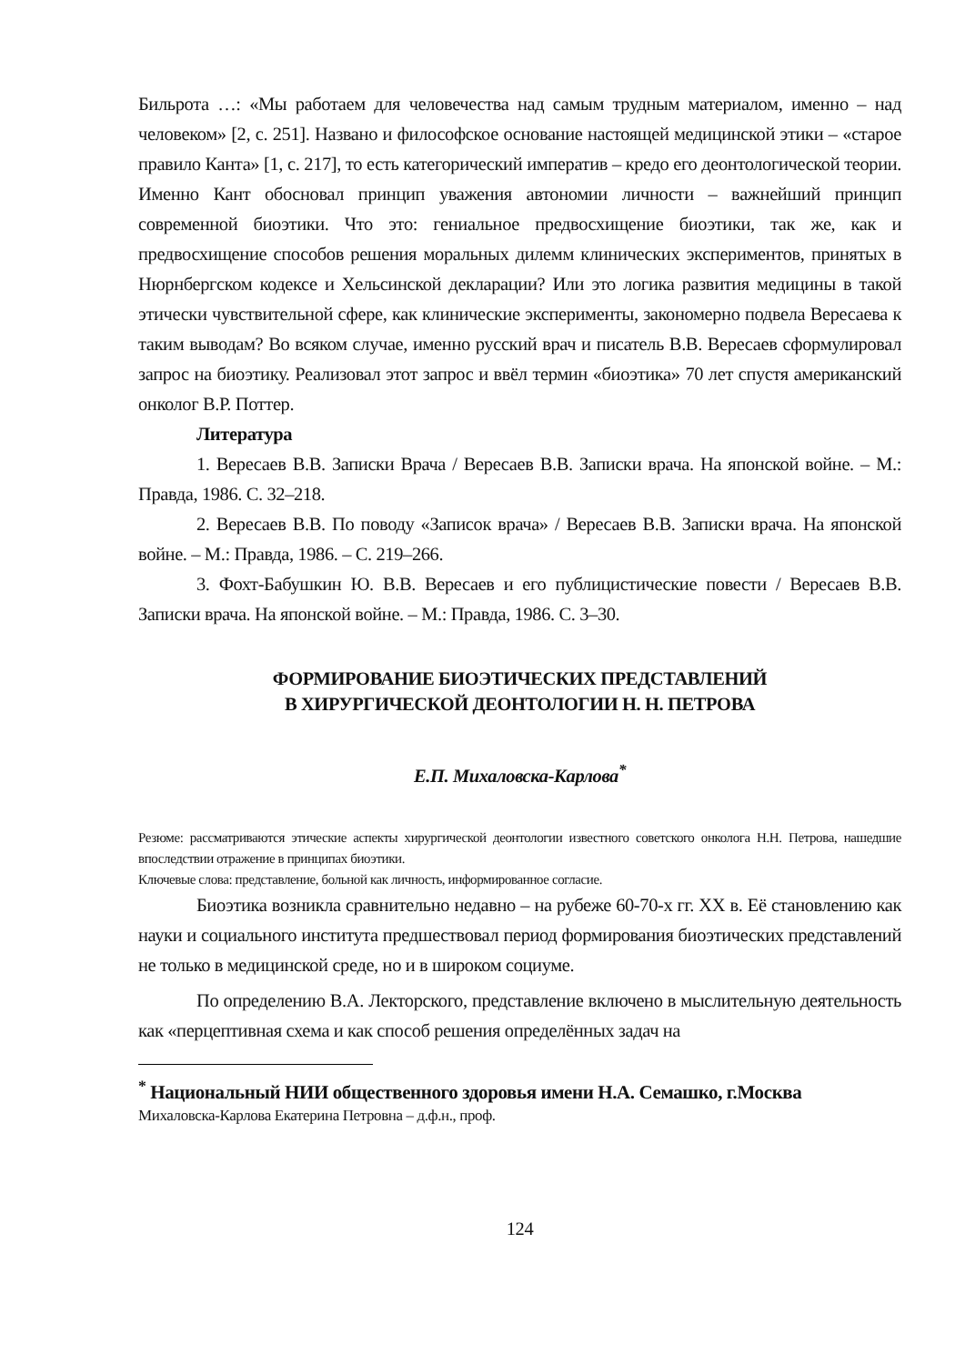Бильрота …: «Мы работаем для человечества над самым трудным материалом, именно – над человеком» [2, с. 251]. Названо и философское основание настоящей медицинской этики – «старое правило Канта» [1, с. 217], то есть категорический императив – кредо его деонтологической теории. Именно Кант обосновал принцип уважения автономии личности – важнейший принцип современной биоэтики. Что это: гениальное предвосхищение биоэтики, так же, как и предвосхищение способов решения моральных дилемм клинических экспериментов, принятых в Нюрнбергском кодексе и Хельсинской декларации? Или это логика развития медицины в такой этически чувствительной сфере, как клинические эксперименты, закономерно подвела Вересаева к таким выводам? Во всяком случае, именно русский врач и писатель В.В. Вересаев сформулировал запрос на биоэтику. Реализовал этот запрос и ввёл термин «биоэтика» 70 лет спустя американский онколог В.Р. Поттер.
Литература
1. Вересаев В.В. Записки Врача / Вересаев В.В. Записки врача. На японской войне. – М.: Правда, 1986. С. 32–218.
2. Вересаев В.В. По поводу «Записок врача» / Вересаев В.В. Записки врача. На японской войне. – М.: Правда, 1986. – С. 219–266.
3. Фохт-Бабушкин Ю. В.В. Вересаев и его публицистические повести / Вересаев В.В. Записки врача. На японской войне. – М.: Правда, 1986. С. 3–30.
ФОРМИРОВАНИЕ БИОЭТИЧЕСКИХ ПРЕДСТАВЛЕНИЙ
В ХИРУРГИЧЕСКОЙ ДЕОНТОЛОГИИ Н. Н. ПЕТРОВА
Е.П. Михаловска-Карлова<sup>*</sup>
Резюме: рассматриваются этические аспекты хирургической деонтологии известного советского онколога Н.Н. Петрова, нашедшие впоследствии отражение в принципах биоэтики.
Ключевые слова: представление, больной как личность, информированное согласие.
Биоэтика возникла сравнительно недавно – на рубеже 60-70-х гг. XX в. Её становлению как науки и социального института предшествовал период формирования биоэтических представлений не только в медицинской среде, но и в широком социуме.
По определению В.А. Лекторского, представление включено в мыслительную деятельность как «перцептивная схема и как способ решения определённых задач на
<sup>*</sup> Национальный НИИ общественного здоровья имени Н.А. Семашко, г.Москва
Михаловска-Карлова Екатерина Петровна – д.ф.н., проф.
124